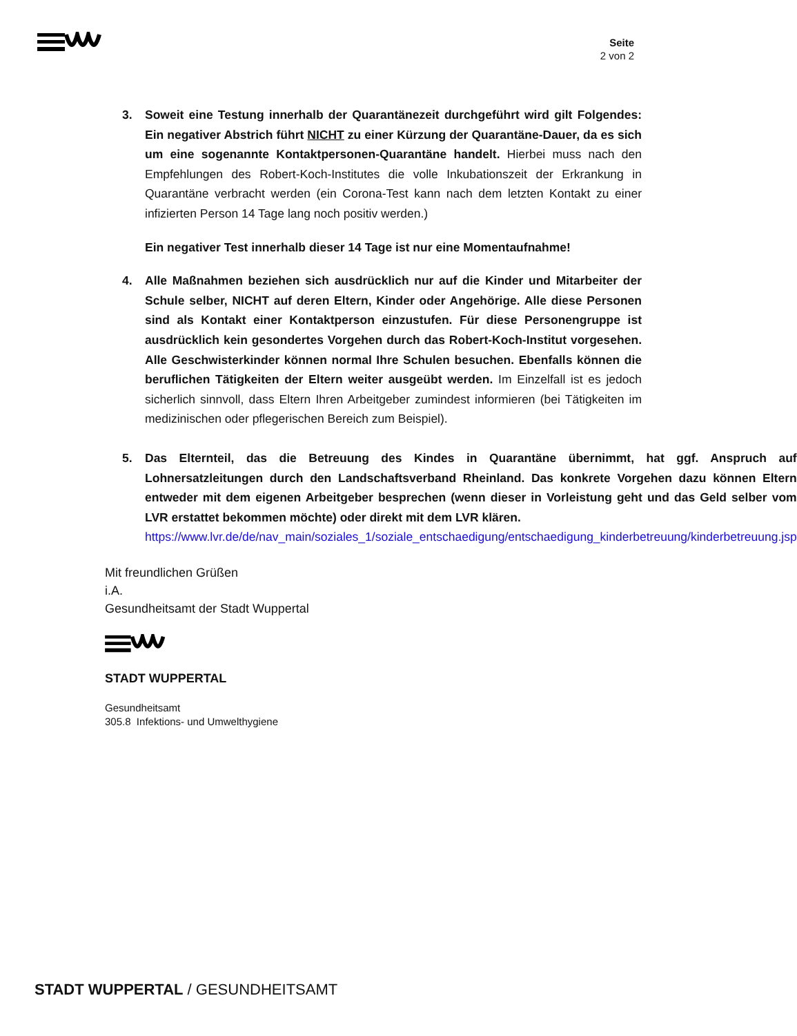Seite
2 von 2
3. Soweit eine Testung innerhalb der Quarantänezeit durchgeführt wird gilt Folgendes: Ein negativer Abstrich führt NICHT zu einer Kürzung der Quarantäne-Dauer, da es sich um eine sogenannte Kontaktpersonen-Quarantäne handelt. Hierbei muss nach den Empfehlungen des Robert-Koch-Institutes die volle Inkubationszeit der Erkrankung in Quarantäne verbracht werden (ein Corona-Test kann nach dem letzten Kontakt zu einer infizierten Person 14 Tage lang noch positiv werden.)
Ein negativer Test innerhalb dieser 14 Tage ist nur eine Momentaufnahme!
4. Alle Maßnahmen beziehen sich ausdrücklich nur auf die Kinder und Mitarbeiter der Schule selber, NICHT auf deren Eltern, Kinder oder Angehörige. Alle diese Personen sind als Kontakt einer Kontaktperson einzustufen. Für diese Personengruppe ist ausdrücklich kein gesondertes Vorgehen durch das Robert-Koch-Institut vorgesehen. Alle Geschwisterkinder können normal Ihre Schulen besuchen. Ebenfalls können die beruflichen Tätigkeiten der Eltern weiter ausgeübt werden. Im Einzelfall ist es jedoch sicherlich sinnvoll, dass Eltern Ihren Arbeitgeber zumindest informieren (bei Tätigkeiten im medizinischen oder pflegerischen Bereich zum Beispiel).
5. Das Elternteil, das die Betreuung des Kindes in Quarantäne übernimmt, hat ggf. Anspruch auf Lohnersatzleitungen durch den Landschaftsverband Rheinland. Das konkrete Vorgehen dazu können Eltern entweder mit dem eigenen Arbeitgeber besprechen (wenn dieser in Vorleistung geht und das Geld selber vom LVR erstattet bekommen möchte) oder direkt mit dem LVR klären.
https://www.lvr.de/de/nav_main/soziales_1/soziale_entschaedigung/entschaedigung_kinderbetreuung/kinderbetreuung.jsp
Mit freundlichen Grüßen
i.A.
Gesundheitsamt der Stadt Wuppertal
STADT WUPPERTAL
Gesundheitsamt
305.8 Infektions- und Umwelthygiene
STADT WUPPERTAL / GESUNDHEITSAMT